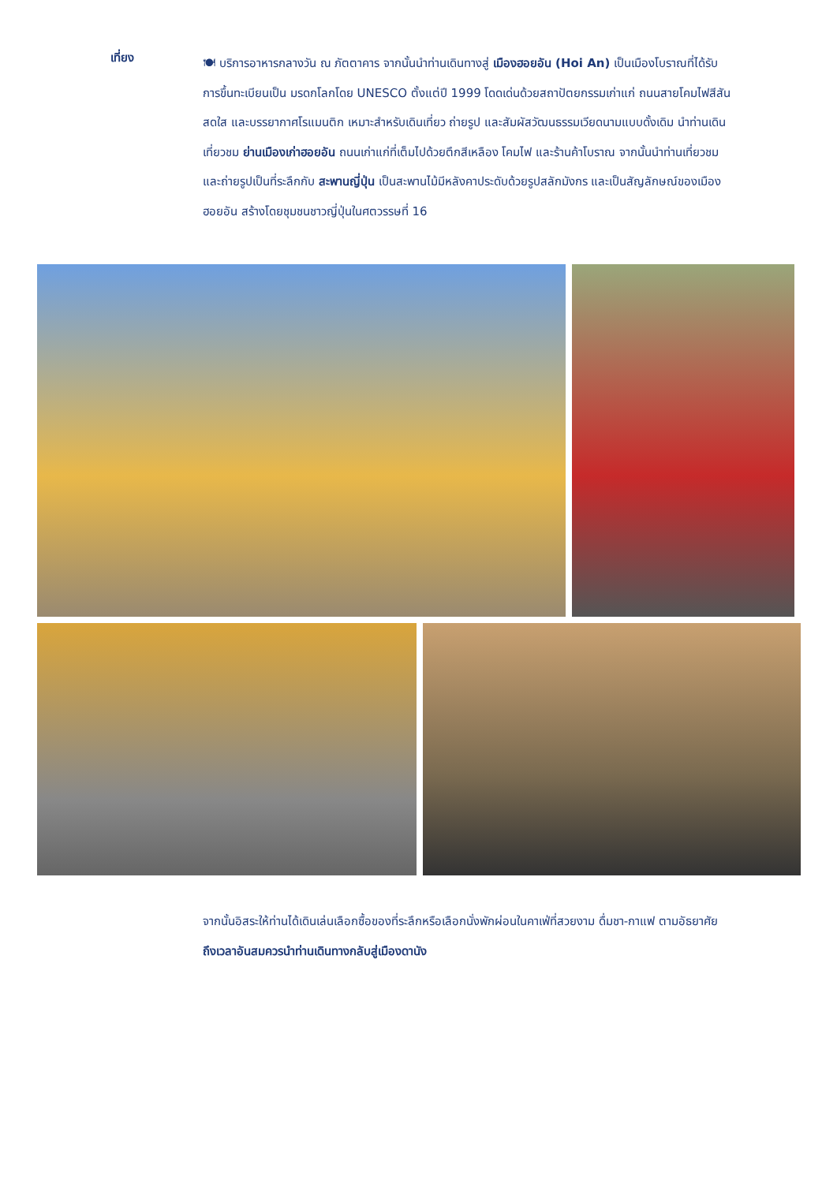เที่ยง
🍽 บริการอาหารกลางวัน ณ ภัตตาคาร จากนั้นนำท่านเดินทางสู่ เมืองฮอยอัน (Hoi An) เป็นเมืองโบราณที่ได้รับการขึ้นทะเบียนเป็น มรดกโลกโดย UNESCO ตั้งแต่ปี 1999 โดดเด่นด้วยสถาปัตยกรรมเก่าแก่ ถนนสายโคมไฟสีสันสดใส และบรรยากาศโรแมนติก เหมาะสำหรับเดินเที่ยว ถ่ายรูป และสัมผัสวัฒนธรรมเวียดนามแบบดั้งเดิม นำท่านเดินเที่ยวชม ย่านเมืองเก่าฮอยอัน ถนนเก่าแก่ที่เต็มไปด้วยตึกสีเหลือง โคมไฟ และร้านค้าโบราณ จากนั้นนำท่านเที่ยวชมและถ่ายรูปเป็นที่ระลึกกับ สะพานญี่ปุ่น เป็นสะพานไม้มีหลังคาประดับด้วยรูปสลักมังกร และเป็นสัญลักษณ์ของเมืองฮอยอัน สร้างโดยชุมชนชาวญี่ปุ่นในศตวรรษที่ 16
จากนั้นอิสระให้ท่านได้เดินเล่นเลือกซื้อของที่ระลึกหรือเลือกนั่งพักผ่อนในคาเฟ่ที่สวยงาม ดื่มชา-กาแฟ ตามอัธยาศัย ถึงเวลาอันสมควรนำท่านเดินทางกลับสู่เมืองดานัง